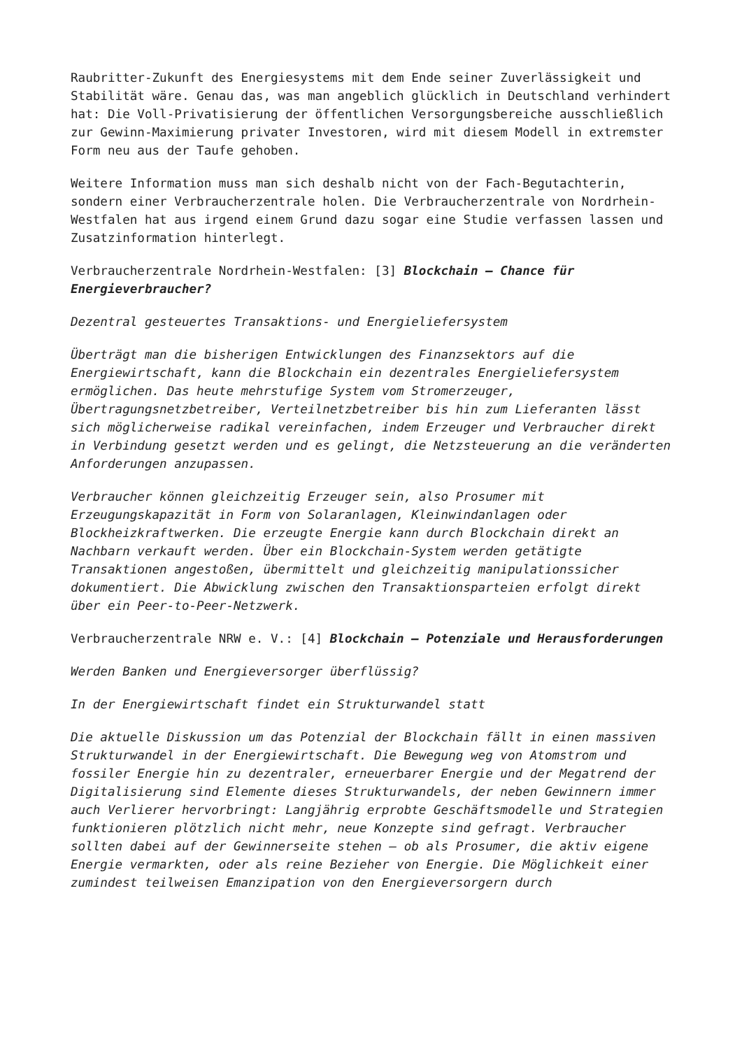Raubritter-Zukunft des Energiesystems mit dem Ende seiner Zuverlässigkeit und Stabilität wäre. Genau das, was man angeblich glücklich in Deutschland verhindert hat: Die Voll-Privatisierung der öffentlichen Versorgungsbereiche ausschließlich zur Gewinn-Maximierung privater Investoren, wird mit diesem Modell in extremster Form neu aus der Taufe gehoben.
Weitere Information muss man sich deshalb nicht von der Fach-Begutachterin, sondern einer Verbraucherzentrale holen. Die Verbraucherzentrale von Nordrhein-Westfalen hat aus irgend einem Grund dazu sogar eine Studie verfassen lassen und Zusatzinformation hinterlegt.
Verbraucherzentrale Nordrhein-Westfalen: [3] Blockchain – Chance für Energieverbraucher?
Dezentral gesteuertes Transaktions- und Energieliefersystem
Überträgt man die bisherigen Entwicklungen des Finanzsektors auf die Energiewirtschaft, kann die Blockchain ein dezentrales Energieliefersystem ermöglichen. Das heute mehrstufige System vom Stromerzeuger, Übertragungsnetzbetreiber, Verteilnetzbetreiber bis hin zum Lieferanten lässt sich möglicherweise radikal vereinfachen, indem Erzeuger und Verbraucher direkt in Verbindung gesetzt werden und es gelingt, die Netzsteuerung an die veränderten Anforderungen anzupassen.
Verbraucher können gleichzeitig Erzeuger sein, also Prosumer mit Erzeugungskapazität in Form von Solaranlagen, Kleinwindanlagen oder Blockheizkraftwerken. Die erzeugte Energie kann durch Blockchain direkt an Nachbarn verkauft werden. Über ein Blockchain-System werden getätigte Transaktionen angestoßen, übermittelt und gleichzeitig manipulationssicher dokumentiert. Die Abwicklung zwischen den Transaktionsparteien erfolgt direkt über ein Peer-to-Peer-Netzwerk.
Verbraucherzentrale NRW e. V.: [4] Blockchain – Potenziale und Herausforderungen
Werden Banken und Energieversorger überflüssig?
In der Energiewirtschaft findet ein Strukturwandel statt
Die aktuelle Diskussion um das Potenzial der Blockchain fällt in einen massiven Strukturwandel in der Energiewirtschaft. Die Bewegung weg von Atomstrom und fossiler Energie hin zu dezentraler, erneuerbarer Energie und der Megatrend der Digitalisierung sind Elemente dieses Strukturwandels, der neben Gewinnern immer auch Verlierer hervorbringt: Langjährig erprobte Geschäftsmodelle und Strategien funktionieren plötzlich nicht mehr, neue Konzepte sind gefragt. Verbraucher sollten dabei auf der Gewinnerseite stehen – ob als Prosumer, die aktiv eigene Energie vermarkten, oder als reine Bezieher von Energie. Die Möglichkeit einer zumindest teilweisen Emanzipation von den Energieversorgern durch